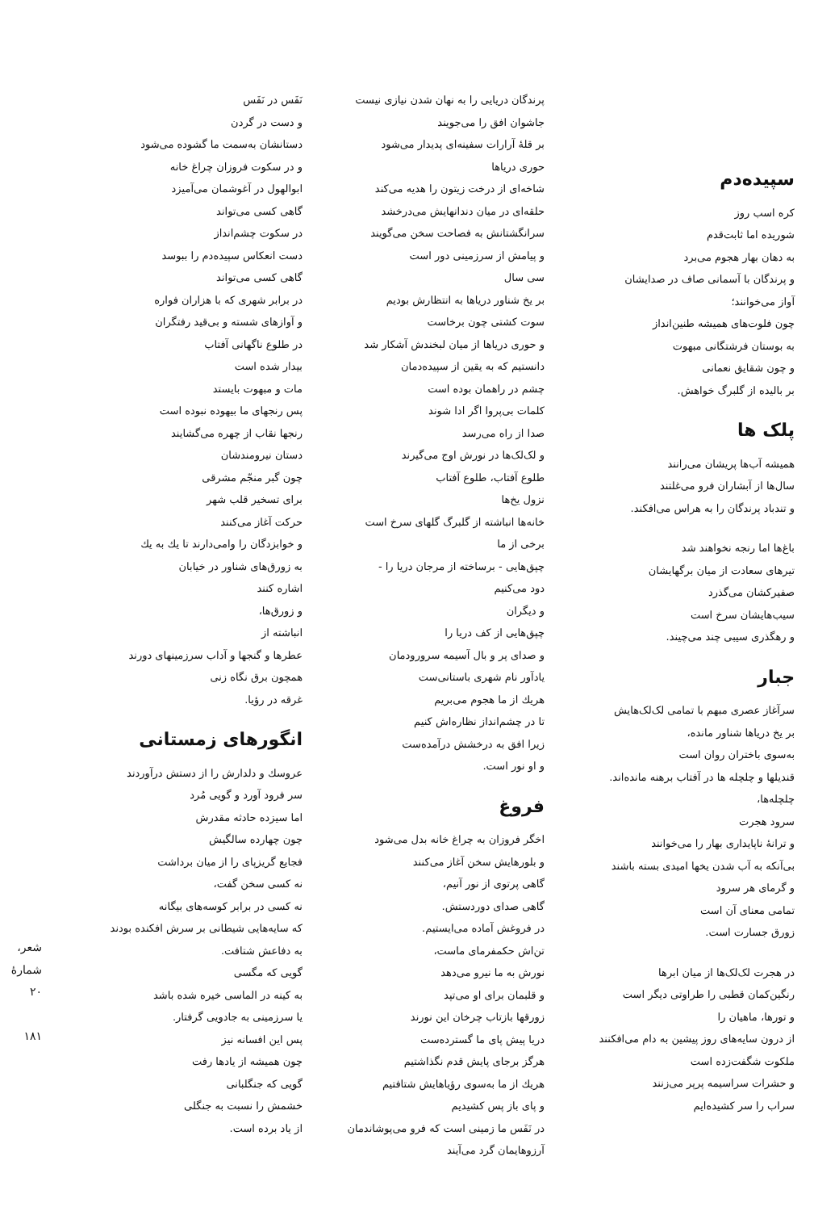سپیده‌دم
کره اسب روز
شوریده اما ثابت‌قدم
به دهان بهار هجوم می‌برد
و پرندگان با آسمانی صاف در صدایشان
آواز می‌خوانند؛
چون فلوت‌های همیشه طنین‌انداز
به بوستان فرشتگانی مبهوت
و چون شقایق نعمانی
بر بالیده از گلبرگ خواهش.
پلک ها
همیشه آب‌ها پریشان می‌رانند
سال‌ها از آبشاران فرو می‌غلتند
و تندباد پرندگان را به هراس می‌افکند.
باغ‌ها اما رنجه نخواهند شد
تیرهای سعادت از میان برگهایشان
صفیرکشان می‌گذرد
سیب‌هایشان سرخ است
و رهگذری سیبی چند می‌چیند.
جبار
سرآغاز عصری مبهم با تمامی لک‌لک‌هایش
بر یخ دریاها شناور مانده،
به‌سوی باختران روان است
قندیلها و چلچله ها در آفتاب برهنه مانده‌اند.
چلچله‌ها،
سرود هجرت
و ترانهٔ ناپایداری بهار را می‌خوانند
بی‌آنکه به آب شدن یخها امیدی بسته باشند
و گرمای هر سرود
تمامی معنای آن است
زورق جسارت است.
در هجرت لک‌لک‌ها از میان ابرها
رنگین‌کمان قطبی را طراوتی دیگر است
و تورها، ماهیان را
از درون سایه‌های روز پیشین به دام می‌افکنند
ملکوت شگفت‌زده است
و حشرات سراسیمه پرپر می‌زنند
سراب را سر کشیده‌ایم
پرندگان دریایی را به نهان شدن نیازی نیست
جاشوان افق را می‌جویند
بر قلهٔ آرارات سفینه‌ای پدیدار می‌شود
حوری دریاها
شاخه‌ای از درخت زیتون را هدیه می‌کند
حلقه‌ای در میان دندانهایش می‌درخشد
سرانگشتانش به فصاحت سخن می‌گویند
و پیامش از سرزمینی دور است
سی سال
بر یخ شناور دریاها به انتظارش بودیم
سوت کشتی چون برخاست
و حوری دریاها از میان لبخندش آشکار شد
دانستیم که به یقین از سپیده‌دمان
چشم در راهمان بوده است
کلمات بی‌پروا اگر ادا شوند
صدا از راه می‌رسد
و لک‌لک‌ها در نورش اوج می‌گیرند
طلوع آفتاب، طلوع آفتاب
نزول یخ‌ها
خانه‌ها انباشته از گلبرگ گلهای سرخ است
برخی از ما
چپق‌هایی - برساخته از مرجان دریا را -
دود می‌کنیم
و دیگران
چپق‌هایی از کف دریا را
و صدای پر و بال آسیمه سرورودمان
یادآور نام شهری باستانی‌ست
هریك از ما هجوم می‌بریم
تا در چشم‌انداز نظاره‌اش کنیم
زیرا افق به درخشش درآمده‌ست
و او نور است.
فروغ
اخگر فروزان به چراغ خانه بدل می‌شود
و بلورهایش سخن آغاز می‌کنند
گاهی پرتوی از نور آنیم،
گاهی صدای دوردستش.
در فروغش آماده می‌ایستیم.
تن‌اش حکمفرمای ماست،
نورش به ما نیرو می‌دهد
و قلبمان برای او می‌تپد
زورقها بازتاب چرخان این نورند
دریا پیش پای ما گسترده‌ست
هرگز برجای پایش قدم نگذاشتیم
هریك از ما به‌سوی رؤیاهایش شتافتیم
و پای باز پس کشیدیم
در نَفَس ما زمینی است که فرو می‌پوشاندمان
آرزوهایمان گرد می‌آیند
نَفَس در نَفَس
و دست در گردن
دستانشان به‌سمت ما گشوده می‌شود
و در سکوت فروزان چراغ خانه
ابوالهول در آغوشمان می‌آمیزد
گاهی کسی می‌تواند
در سکوت چشم‌انداز
دست انعکاس سپیده‌دم را ببوسد
گاهی کسی می‌تواند
در برابر شهری که با هزاران فواره
و آوازهای شسته و بی‌قید رفتگران
در طلوع ناگهانی آفتاب
بیدار شده است
مات و مبهوت بایستد
پس رنجهای ما بیهوده نبوده است
رنجها نقاب از چهره می‌گشایند
دستان نیرومندشان
چون گبر منجّم مشرقی
برای تسخیر قلب شهر
حرکت آغاز می‌کنند
و خوابزدگان را وامی‌دارند تا یك به یك
به زورق‌های شناور در خیابان
اشاره کنند
و زورق‌ها،
انباشته از
عطرها و گنجها و آداب سرزمینهای دورند
همچون برق نگاه زنی
غرقه در رؤیا.
انگورهای زمستانی
عروسك و دلدارش را از دستش درآوردند
سر فرود آورد و گویی مُرد
اما سیزده حادثه مقدرش
چون چهارده سالگیش
فجایع گریزپای را از میان برداشت
نه کسی سخن گفت،
نه کسی در برابر کوسه‌های بیگانه
که سایه‌هایی شیطانی بر سرش افکنده بودند
به دفاعش شتافت.
گویی که مگسی
به کینه در الماسی خیره شده باشد
یا سرزمینی به جادویی گرفتار.
پس این افسانه نیز
چون همیشه از یادها رفت
گویی که جنگلبانی
خشمش را نسبت به جنگلی
از یاد برده است.
شعر، شمارهٔ ۲۰
۱۸۱